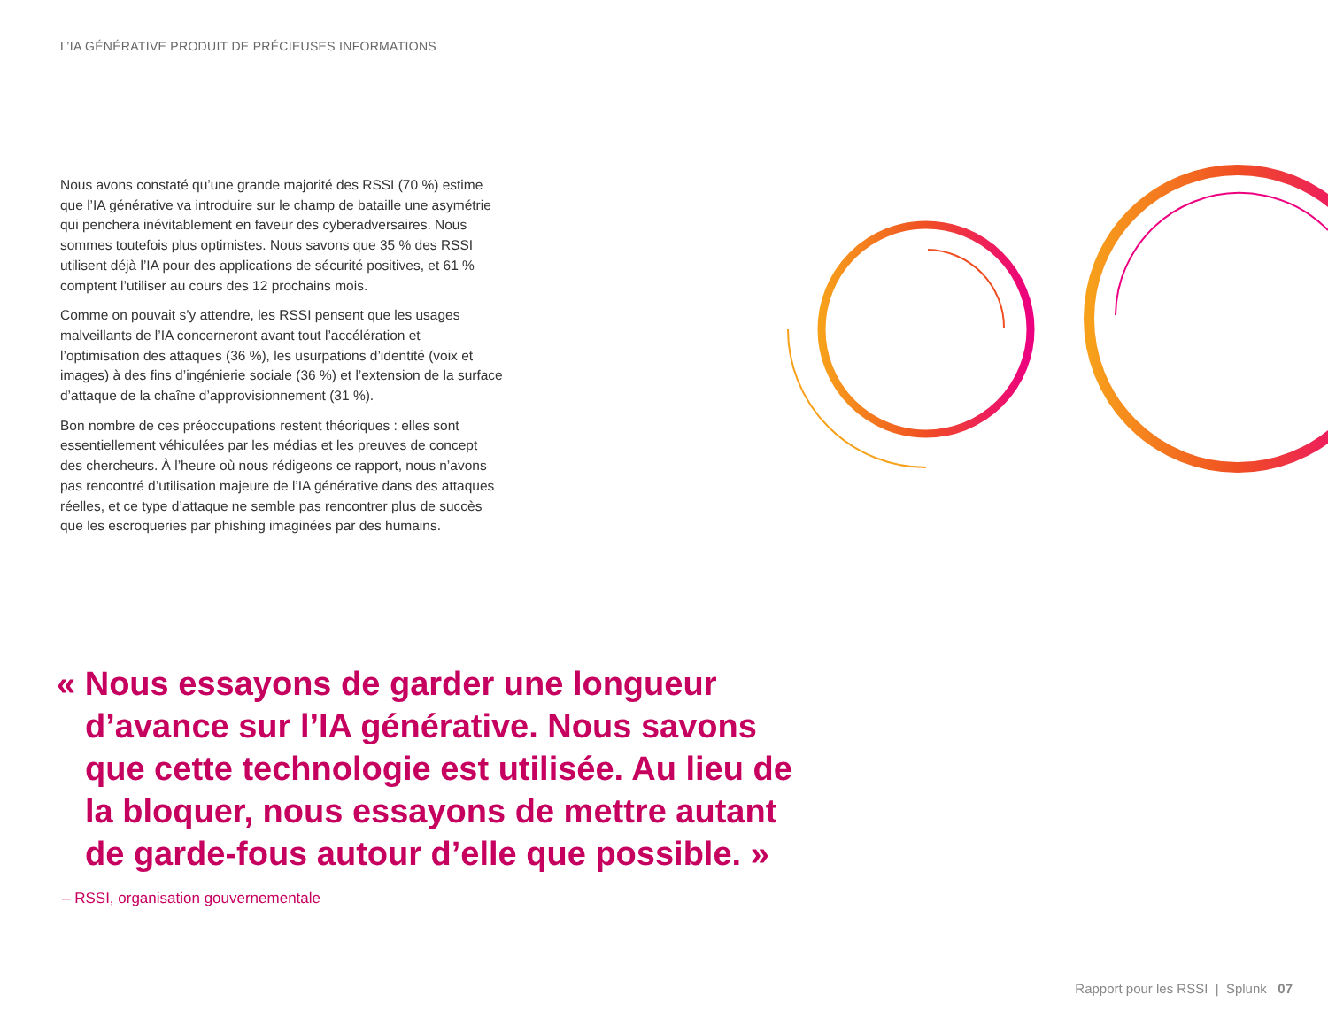L’IA GÉNÉRATIVE PRODUIT DE PRÉCIEUSES INFORMATIONS
Nous avons constaté qu’une grande majorité des RSSI (70 %) estime que l’IA générative va introduire sur le champ de bataille une asymétrie qui penchera inévitablement en faveur des cyberadversaires. Nous sommes toutefois plus optimistes. Nous savons que 35 % des RSSI utilisent déjà l’IA pour des applications de sécurité positives, et 61 % comptent l’utiliser au cours des 12 prochains mois.
Comme on pouvait s’y attendre, les RSSI pensent que les usages malveillants de l’IA concerneront avant tout l’accélération et l’optimisation des attaques (36 %), les usurpations d’identité (voix et images) à des fins d’ingénierie sociale (36 %) et l’extension de la surface d’attaque de la chaîne d’approvisionnement (31 %).
Bon nombre de ces préoccupations restent théoriques : elles sont essentiellement véhiculées par les médias et les preuves de concept des chercheurs. À l’heure où nous rédigeons ce rapport, nous n’avons pas rencontré d’utilisation majeure de l’IA générative dans des attaques réelles, et ce type d’attaque ne semble pas rencontrer plus de succès que les escroqueries par phishing imaginées par des humains.
« Nous essayons de garder une longueur d’avance sur l’IA générative. Nous savons que cette technologie est utilisée. Au lieu de la bloquer, nous essayons de mettre autant de garde-fous autour d’elle que possible. »
– RSSI, organisation gouvernementale
Rapport pour les RSSI | Splunk 07